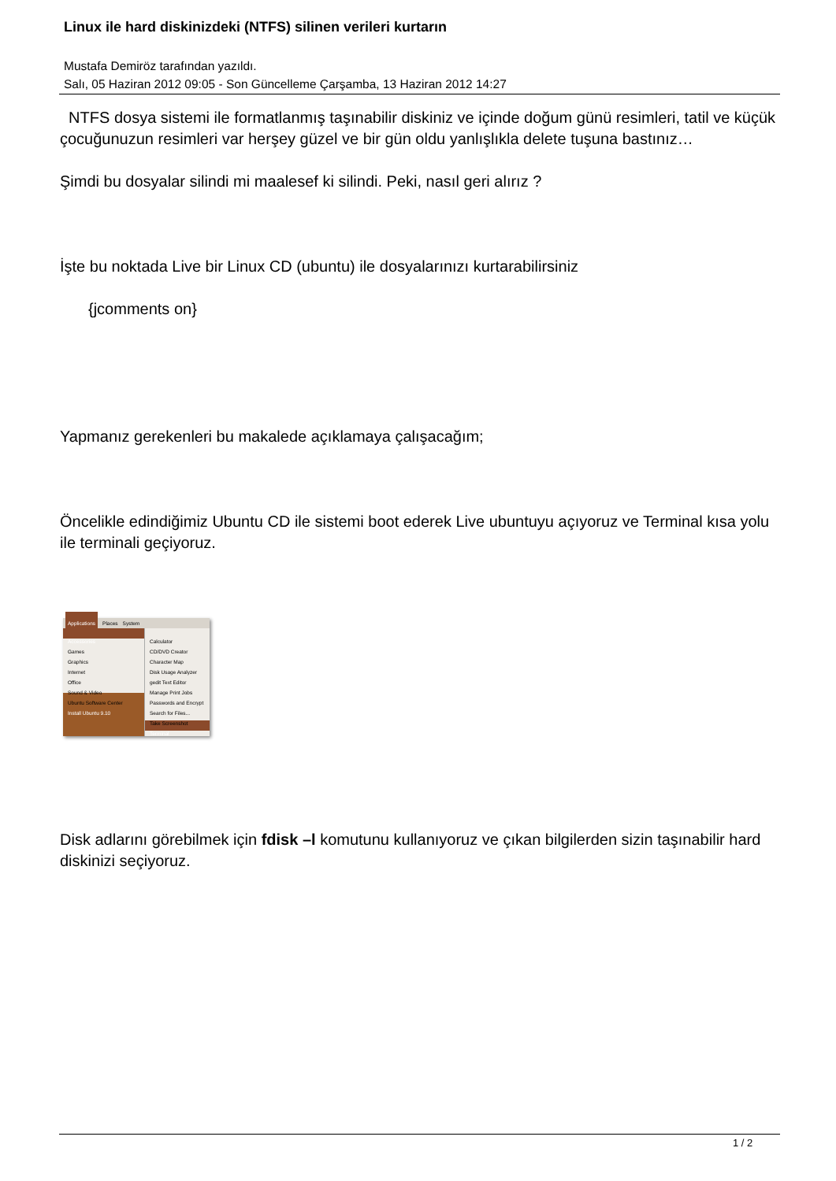Linux ile hard diskinizdeki (NTFS) silinen verileri kurtarın
Mustafa Demiröz tarafından yazıldı.
Salı, 05 Haziran 2012 09:05 - Son Güncelleme Çarşamba, 13 Haziran 2012 14:27
NTFS dosya sistemi ile formatlanmış taşınabilir diskiniz ve içinde doğum günü resimleri, tatil ve küçük çocuğunuzun resimleri var herşey güzel ve bir gün oldu yanlışlıkla delete tuşuna bastınız…
Şimdi bu dosyalar silindi mi maalesef ki silindi. Peki, nasıl geri alırız ?
İşte bu noktada Live bir Linux CD (ubuntu) ile dosyalarınızı kurtarabilirsiniz
{jcomments on}
Yapmanız gerekenleri bu makalede açıklamaya çalışacağım;
Öncelikle edindiğimiz Ubuntu CD ile sistemi boot ederek Live ubuntuyu açıyoruz ve Terminal kısa yolu ile terminali geçiyoruz.
Applications Places System
Accessories
Games
Graphics
Internet
Office
Sound & Video
Ubuntu Software Center
Install Ubuntu 9.10
Calculator
CD/DVD Creator
Character Map
Disk Usage Analyzer
gedit Text Editor
Manage Print Jobs
Passwords and Encrypt
Search for Files...
Take Screenshot
Terminal
Disk adlarını görebilmek için fdisk –l komutunu kullanıyoruz ve çıkan bilgilerden sizin taşınabilir hard diskinizi seçiyoruz.
1 / 2